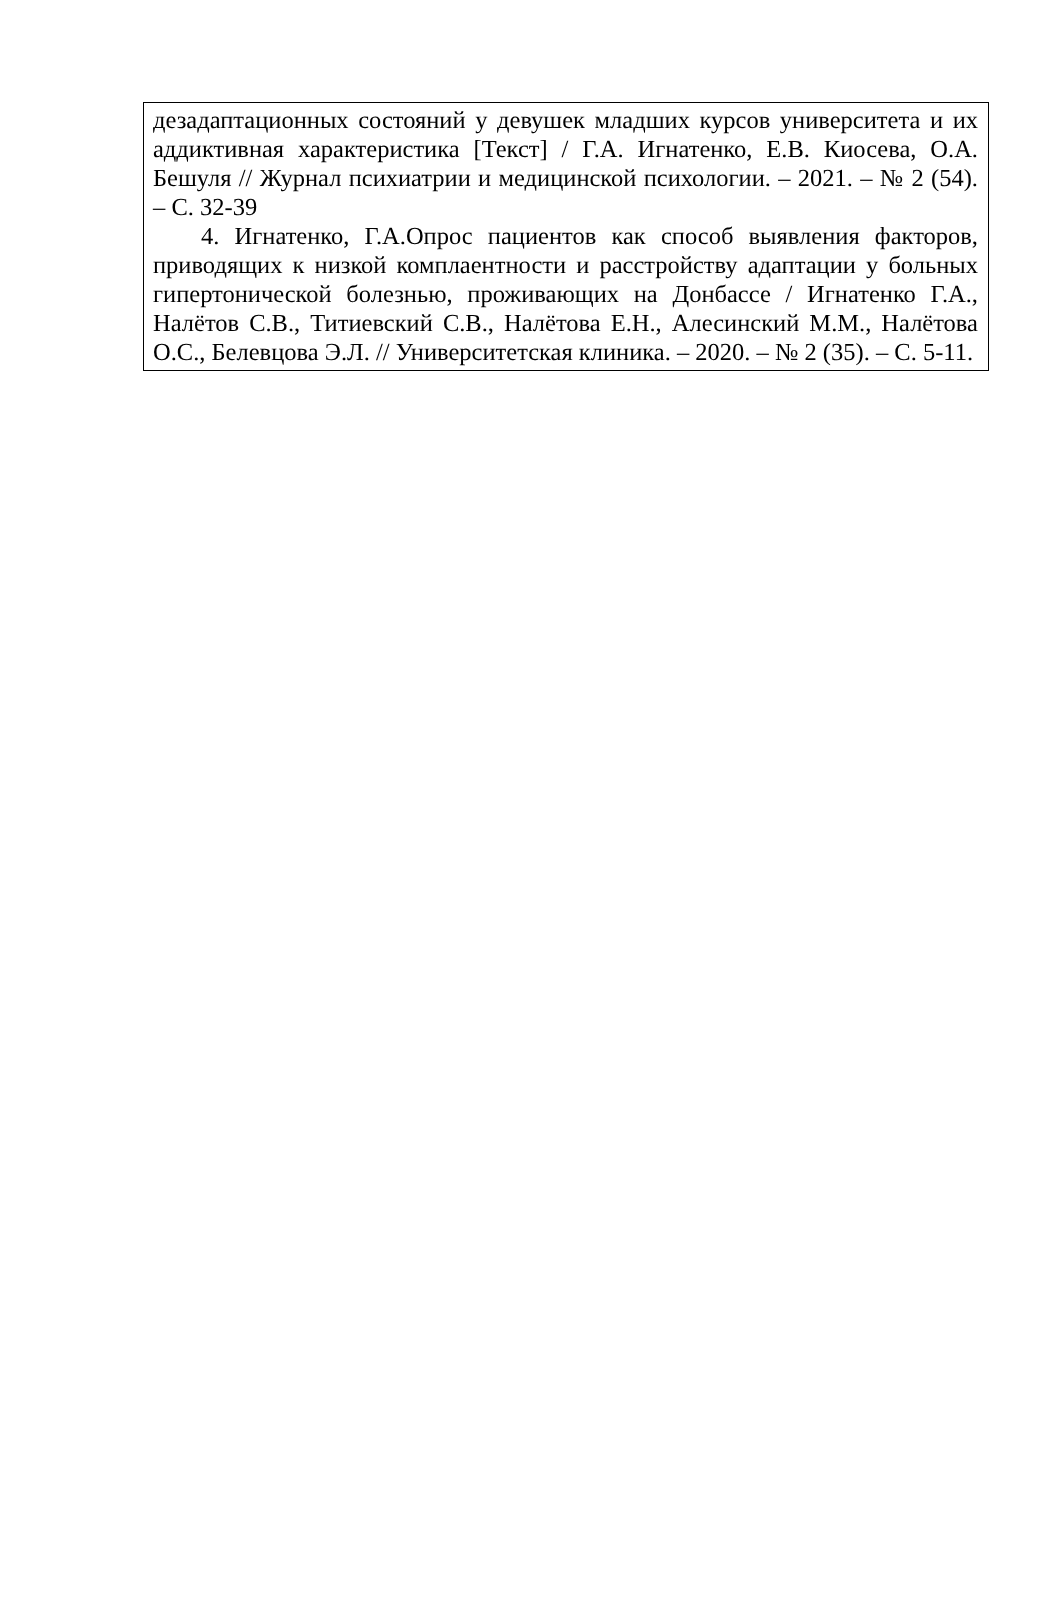дезадаптационных состояний у девушек младших курсов университета и их аддиктивная характеристика [Текст] / Г.А. Игнатенко, Е.В. Киосева, О.А. Бешуля // Журнал психиатрии и медицинской психологии. – 2021. – № 2 (54). – С. 32-39
4. Игнатенко, Г.А.Опрос пациентов как способ выявления факторов, приводящих к низкой комплаентности и расстройству адаптации у больных гипертонической болезнью, проживающих на Донбассе / Игнатенко Г.А., Налётов С.В., Титиевский С.В., Налётова Е.Н., Алесинский М.М., Налётова О.С., Белевцова Э.Л. // Университетская клиника. – 2020. – № 2 (35). – С. 5-11.